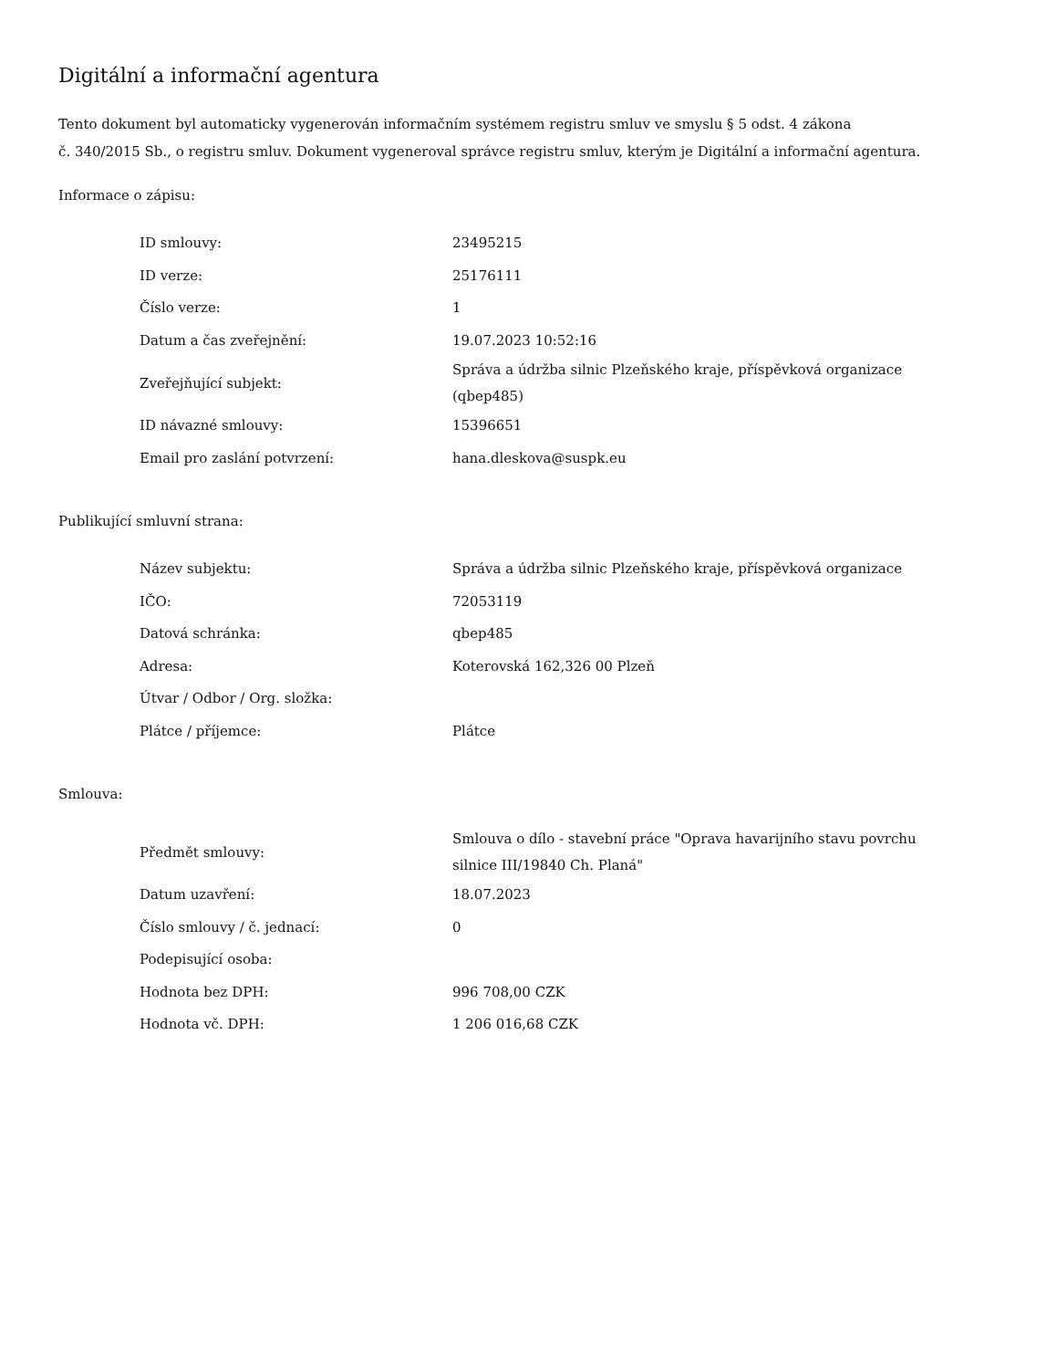Digitální a informační agentura
Tento dokument byl automaticky vygenerován informačním systémem registru smluv ve smyslu § 5 odst. 4 zákona
č. 340/2015 Sb., o registru smluv. Dokument vygeneroval správce registru smluv, kterým je Digitální a informační agentura.
Informace o zápisu:
| ID smlouvy: | 23495215 |
| ID verze: | 25176111 |
| Číslo verze: | 1 |
| Datum a čas zveřejnění: | 19.07.2023 10:52:16 |
| Zveřejňující subjekt: | Správa a údržba silnic Plzeňského kraje, příspěvková organizace (qbep485) |
| ID návazné smlouvy: | 15396651 |
| Email pro zaslání potvrzení: | hana.dleskova@suspk.eu |
Publikující smluvní strana:
| Název subjektu: | Správa a údržba silnic Plzeňského kraje, příspěvková organizace |
| IČO: | 72053119 |
| Datová schránka: | qbep485 |
| Adresa: | Koterovská 162,326 00 Plzeň |
| Útvar / Odbor / Org. složka: | |
| Plátce / příjemce: | Plátce |
Smlouva:
| Předmět smlouvy: | Smlouva o dílo - stavební práce "Oprava havarijního stavu povrchu silnice III/19840 Ch. Planá" |
| Datum uzavření: | 18.07.2023 |
| Číslo smlouvy / č. jednací: | 0 |
| Podepisující osoba: | |
| Hodnota bez DPH: | 996 708,00 CZK |
| Hodnota vč. DPH: | 1 206 016,68 CZK |